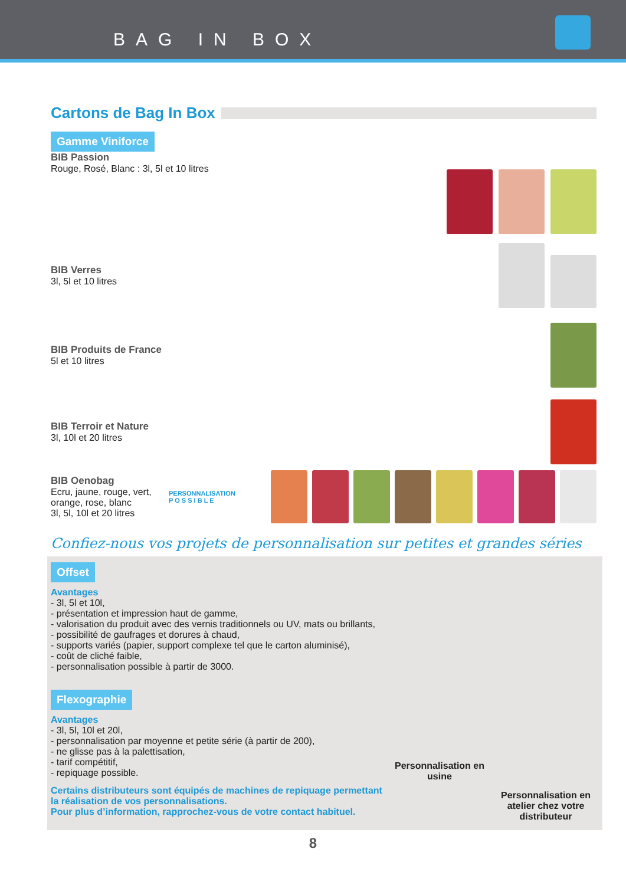BAG IN BOX
Cartons de Bag In Box
Gamme Viniforce
BIB Passion
Rouge, Rosé, Blanc : 3l, 5l et 10 litres
BIB Verres
3l, 5l et 10 litres
BIB Produits de France
5l et 10 litres
BIB Terroir et Nature
3l, 10l et 20 litres
BIB Oenobag
Ecru, jaune, rouge, vert, orange, rose, blanc
3l, 5l, 10l et 20 litres
PERSONNALISATION
P O S S I B L E
Confiez-nous vos projets de personnalisation sur petites et grandes séries
Offset
Avantages
- 3l, 5l et 10l,
- présentation et impression haut de gamme,
- valorisation du produit avec des vernis traditionnels ou UV, mats ou brillants,
- possibilité de gaufrages et dorures à chaud,
- supports variés (papier, support complexe tel que le carton aluminisé),
- coût de cliché faible,
- personnalisation possible à partir de 3000.
Flexographie
Avantages
- 3l, 5l, 10l et 20l,
- personnalisation par moyenne et petite série (à partir de 200),
- ne glisse pas à la palettisation,
- tarif compétitif,
- repiquage possible.
Certains distributeurs sont équipés de machines de repiquage permettant la réalisation de vos personnalisations.
Pour plus d’information, rapprochez-vous de votre contact habituel.
Personnalisation en usine
Personnalisation en atelier chez votre distributeur
8